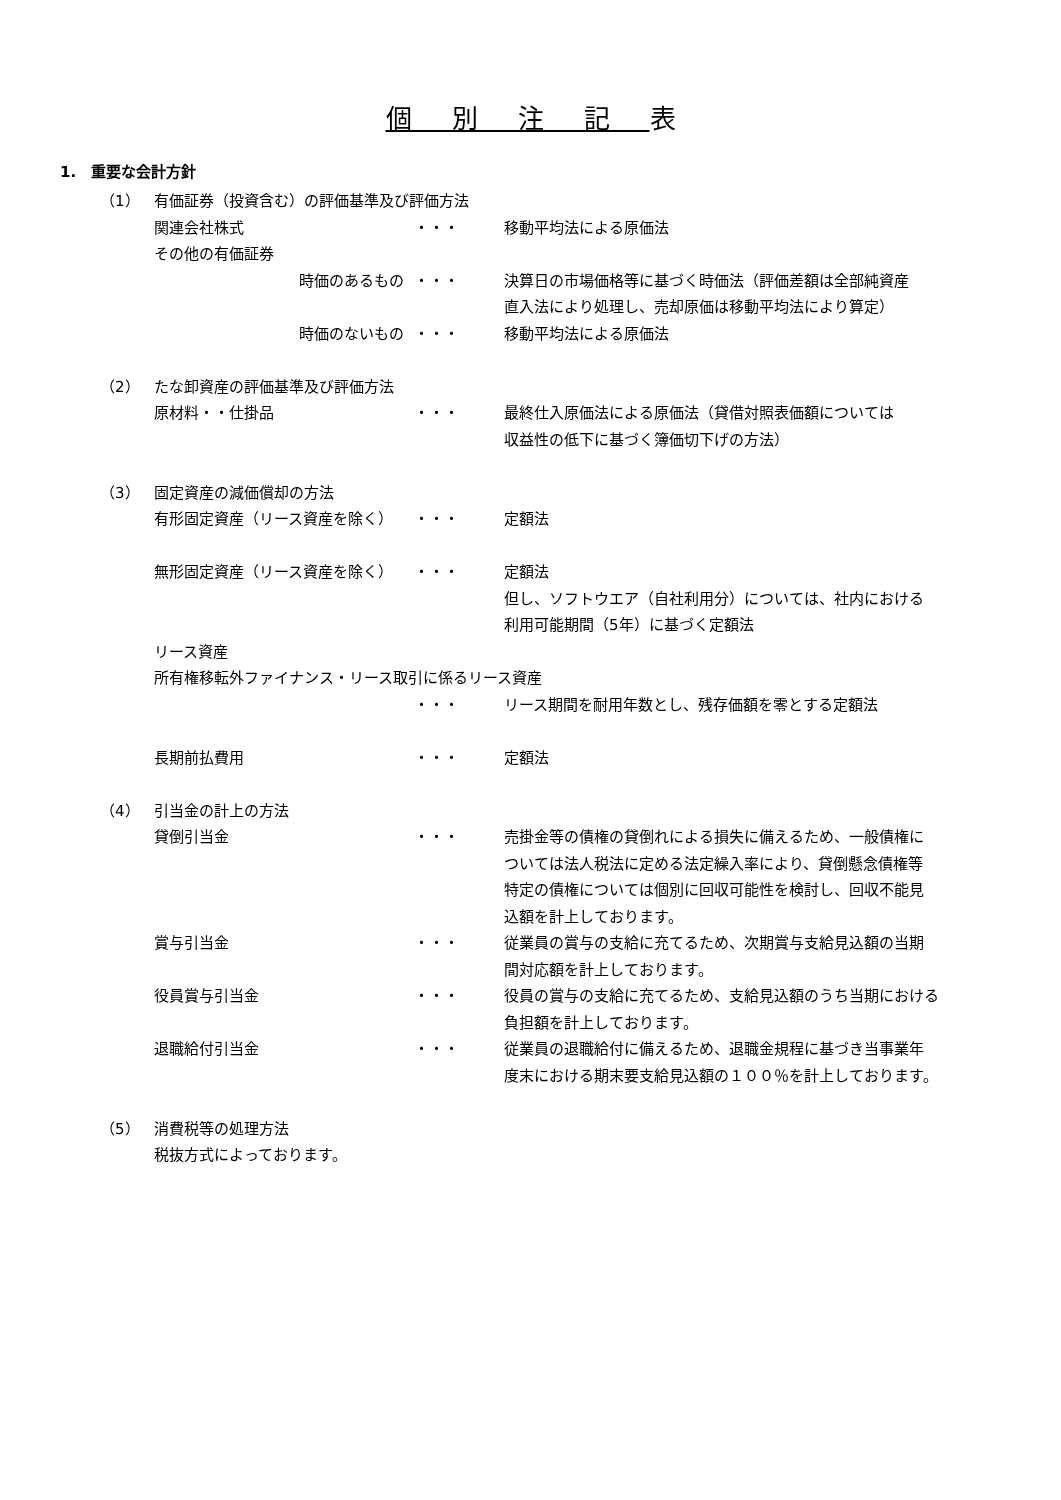個別注記表
1.　重要な会計方針
（1） 有価証券（投資含む）の評価基準及び評価方法
関連会社株式 ・・・ 移動平均法による原価法
その他の有価証券
時価のあるもの ・・・ 決算日の市場価格等に基づく時価法（評価差額は全部純資産
直入法により処理し、売却原価は移動平均法により算定）
時価のないもの ・・・ 移動平均法による原価法
（2） たな卸資産の評価基準及び評価方法
原材料・・仕掛品 ・・・ 最終仕入原価法による原価法（貸借対照表価額については
収益性の低下に基づく簿価切下げの方法）
（3） 固定資産の減価償却の方法
有形固定資産（リース資産を除く） ・・・ 定額法
無形固定資産（リース資産を除く） ・・・ 定額法
但し、ソフトウエア（自社利用分）については、社内における
利用可能期間（5年）に基づく定額法
リース資産
所有権移転外ファイナンス・リース取引に係るリース資産
・・・ リース期間を耐用年数とし、残存価額を零とする定額法
長期前払費用 ・・・ 定額法
（4） 引当金の計上の方法
貸倒引当金 ・・・ 売掛金等の債権の貸倒れによる損失に備えるため、一般債権に
ついては法人税法に定める法定繰入率により、貸倒懸念債権等
特定の債権については個別に回収可能性を検討し、回収不能見
込額を計上しております。
賞与引当金 ・・・ 従業員の賞与の支給に充てるため、次期賞与支給見込額の当期
間対応額を計上しております。
役員賞与引当金 ・・・ 役員の賞与の支給に充てるため、支給見込額のうち当期における
負担額を計上しております。
退職給付引当金 ・・・ 従業員の退職給付に備えるため、退職金規程に基づき当事業年
度末における期末要支給見込額の１００％を計上しております。
（5） 消費税等の処理方法
税抜方式によっております。